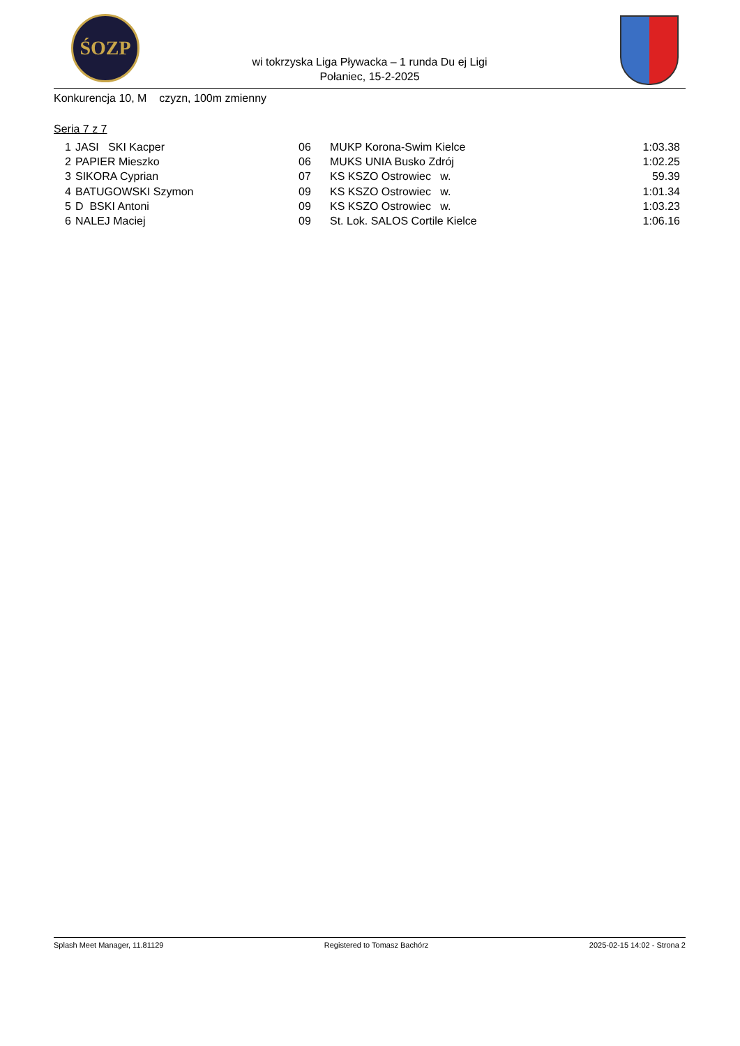ŚOZP
wi tokrzyska Liga Pływacka – 1 runda Du ej Ligi
Połaniec, 15-2-2025
Konkurencja 10, M czyzn, 100m zmienny
Seria 7 z 7
| 1 | JASI SKI Kacper | 06 | MUKP Korona-Swim Kielce | 1:03.38 |
| 2 | PAPIER Mieszko | 06 | MUKS UNIA Busko Zdrój | 1:02.25 |
| 3 | SIKORA Cyprian | 07 | KS KSZO Ostrowiec w. | 59.39 |
| 4 | BATUGOWSKI Szymon | 09 | KS KSZO Ostrowiec w. | 1:01.34 |
| 5 | D BSKI Antoni | 09 | KS KSZO Ostrowiec w. | 1:03.23 |
| 6 | NALEJ Maciej | 09 | St. Lok. SALOS Cortile Kielce | 1:06.16 |
Splash Meet Manager, 11.81129 Registered to Tomasz Bachórz 2025-02-15 14:02 - Strona 2